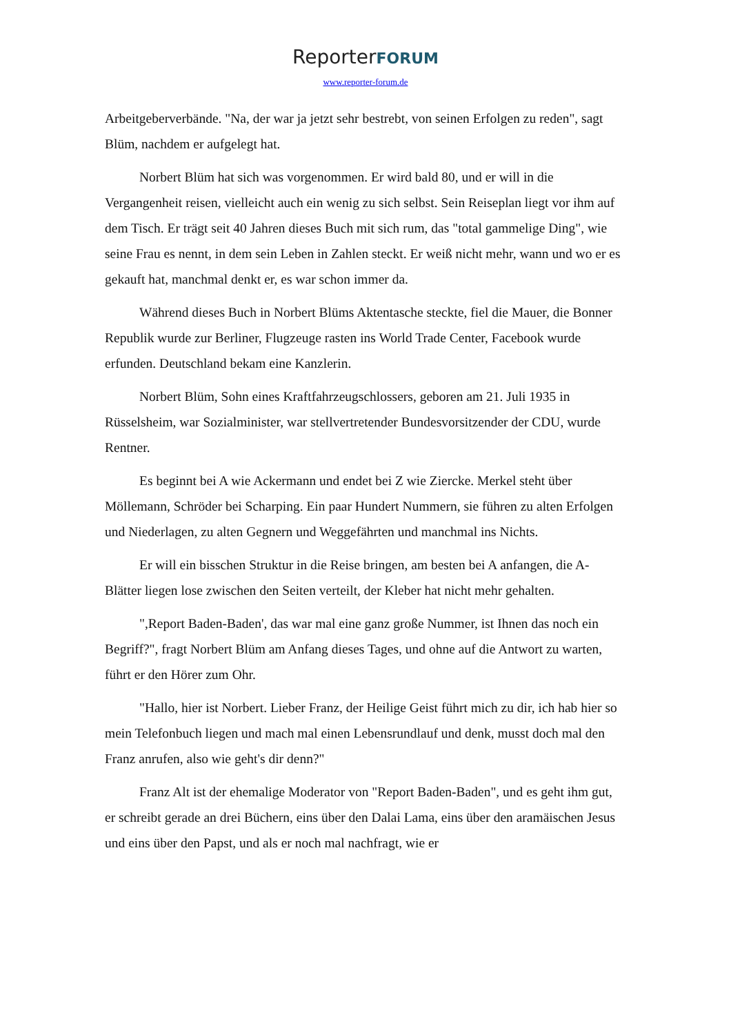ReporterFORUM
www.reporter-forum.de
Arbeitgeberverbände. "Na, der war ja jetzt sehr bestrebt, von seinen Erfolgen zu reden", sagt Blüm, nachdem er aufgelegt hat.
Norbert Blüm hat sich was vorgenommen. Er wird bald 80, und er will in die Vergangenheit reisen, vielleicht auch ein wenig zu sich selbst. Sein Reiseplan liegt vor ihm auf dem Tisch. Er trägt seit 40 Jahren dieses Buch mit sich rum, das "total gammelige Ding", wie seine Frau es nennt, in dem sein Leben in Zahlen steckt. Er weiß nicht mehr, wann und wo er es gekauft hat, manchmal denkt er, es war schon immer da.
Während dieses Buch in Norbert Blüms Aktentasche steckte, fiel die Mauer, die Bonner Republik wurde zur Berliner, Flugzeuge rasten ins World Trade Center, Facebook wurde erfunden. Deutschland bekam eine Kanzlerin.
Norbert Blüm, Sohn eines Kraftfahrzeugschlossers, geboren am 21. Juli 1935 in Rüsselsheim, war Sozialminister, war stellvertretender Bundesvorsitzender der CDU, wurde Rentner.
Es beginnt bei A wie Ackermann und endet bei Z wie Ziercke. Merkel steht über Möllemann, Schröder bei Scharping. Ein paar Hundert Nummern, sie führen zu alten Erfolgen und Niederlagen, zu alten Gegnern und Weggefährten und manchmal ins Nichts.
Er will ein bisschen Struktur in die Reise bringen, am besten bei A anfangen, die A-Blätter liegen lose zwischen den Seiten verteilt, der Kleber hat nicht mehr gehalten.
",Report Baden-Baden', das war mal eine ganz große Nummer, ist Ihnen das noch ein Begriff?", fragt Norbert Blüm am Anfang dieses Tages, und ohne auf die Antwort zu warten, führt er den Hörer zum Ohr.
"Hallo, hier ist Norbert. Lieber Franz, der Heilige Geist führt mich zu dir, ich hab hier so mein Telefonbuch liegen und mach mal einen Lebensrundlauf und denk, musst doch mal den Franz anrufen, also wie geht's dir denn?"
Franz Alt ist der ehemalige Moderator von "Report Baden-Baden", und es geht ihm gut, er schreibt gerade an drei Büchern, eins über den Dalai Lama, eins über den aramäischen Jesus und eins über den Papst, und als er noch mal nachfragt, wie er